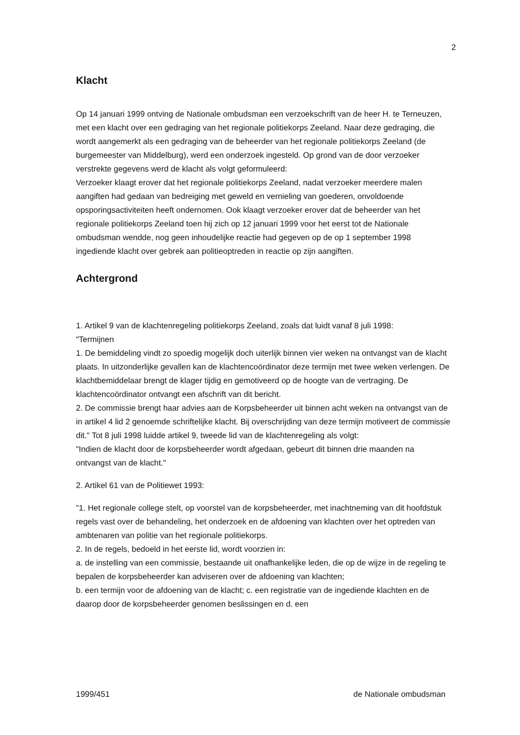2
Klacht
Op 14 januari 1999 ontving de Nationale ombudsman een verzoekschrift van de heer H. te Terneuzen, met een klacht over een gedraging van het regionale politiekorps Zeeland. Naar deze gedraging, die wordt aangemerkt als een gedraging van de beheerder van het regionale politiekorps Zeeland (de burgemeester van Middelburg), werd een onderzoek ingesteld. Op grond van de door verzoeker verstrekte gegevens werd de klacht als volgt geformuleerd:
Verzoeker klaagt erover dat het regionale politiekorps Zeeland, nadat verzoeker meerdere malen aangiften had gedaan van bedreiging met geweld en vernieling van goederen, onvoldoende opsporingsactiviteiten heeft ondernomen. Ook klaagt verzoeker erover dat de beheerder van het regionale politiekorps Zeeland toen hij zich op 12 januari 1999 voor het eerst tot de Nationale ombudsman wendde, nog geen inhoudelijke reactie had gegeven op de op 1 september 1998 ingediende klacht over gebrek aan politieoptreden in reactie op zijn aangiften.
Achtergrond
1. Artikel 9 van de klachtenregeling politiekorps Zeeland, zoals dat luidt vanaf 8 juli 1998:
"Termijnen
1. De bemiddeling vindt zo spoedig mogelijk doch uiterlijk binnen vier weken na ontvangst van de klacht plaats. In uitzonderlijke gevallen kan de klachtencoördinator deze termijn met twee weken verlengen. De klachtbemiddelaar brengt de klager tijdig en gemotiveerd op de hoogte van de vertraging. De klachtencoördinator ontvangt een afschrift van dit bericht.
2. De commissie brengt haar advies aan de Korpsbeheerder uit binnen acht weken na ontvangst van de in artikel 4 lid 2 genoemde schriftelijke klacht. Bij overschrijding van deze termijn motiveert de commissie dit." Tot 8 juli 1998 luidde artikel 9, tweede lid van de klachtenregeling als volgt:
"Indien de klacht door de korpsbeheerder wordt afgedaan, gebeurt dit binnen drie maanden na ontvangst van de klacht."
2. Artikel 61 van de Politiewet 1993:
"1. Het regionale college stelt, op voorstel van de korpsbeheerder, met inachtneming van dit hoofdstuk regels vast over de behandeling, het onderzoek en de afdoening van klachten over het optreden van ambtenaren van politie van het regionale politiekorps.
2. In de regels, bedoeld in het eerste lid, wordt voorzien in:
a. de instelling van een commissie, bestaande uit onafhankelijke leden, die op de wijze in de regeling te bepalen de korpsbeheerder kan adviseren over de afdoening van klachten;
b. een termijn voor de afdoening van de klacht; c. een registratie van de ingediende klachten en de daarop door de korpsbeheerder genomen beslissingen en d. een
1999/451 de Nationale ombudsman